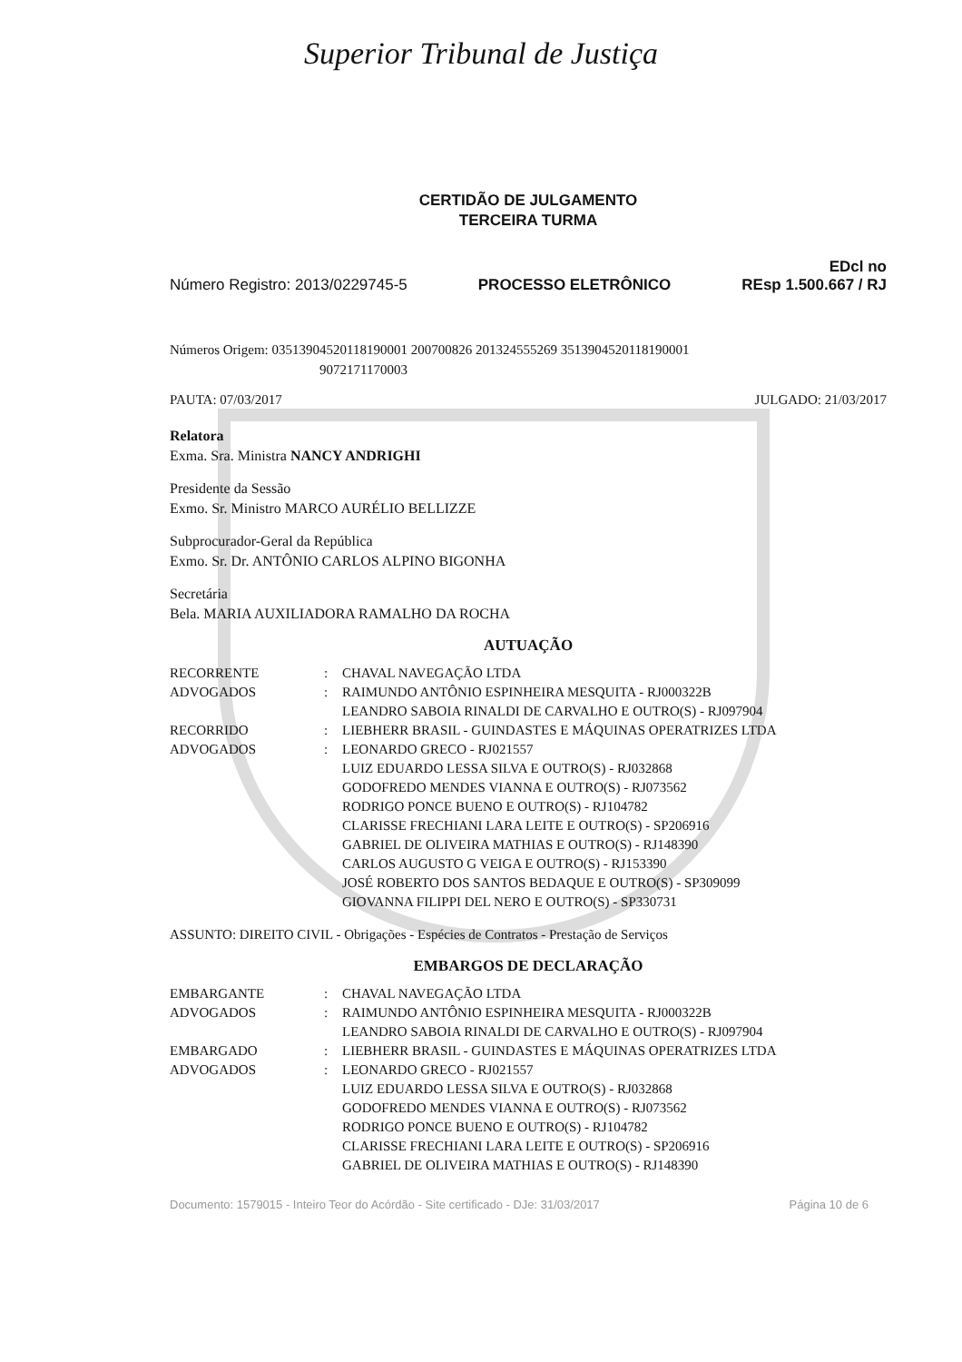Superior Tribunal de Justiça
CERTIDÃO DE JULGAMENTO
TERCEIRA TURMA
Número Registro: 2013/0229745-5 PROCESSO ELETRÔNICO EDcl no
REsp 1.500.667 / RJ
Números Origem: 03513904520118190001 200700826 201324555269 3513904520118190001
9072171170003
PAUTA: 07/03/2017 JULGADO: 21/03/2017
Relatora
Exma. Sra. Ministra NANCY ANDRIGHI
Presidente da Sessão
Exmo. Sr. Ministro MARCO AURÉLIO BELLIZZE
Subprocurador-Geral da República
Exmo. Sr. Dr. ANTÔNIO CARLOS ALPINO BIGONHA
Secretária
Bela. MARIA AUXILIADORA RAMALHO DA ROCHA
AUTUAÇÃO
| RECORRENTE | : | CHAVAL NAVEGAÇÃO LTDA |
| ADVOGADOS | : | RAIMUNDO ANTÔNIO ESPINHEIRA MESQUITA - RJ000322B LEANDRO SABOIA RINALDI DE CARVALHO E OUTRO(S) - RJ097904 |
| RECORRIDO | : | LIEBHERR BRASIL - GUINDASTES E MÁQUINAS OPERATRIZES LTDA |
| ADVOGADOS | : | LEONARDO GRECO - RJ021557 LUIZ EDUARDO LESSA SILVA E OUTRO(S) - RJ032868 GODOFREDO MENDES VIANNA E OUTRO(S) - RJ073562 RODRIGO PONCE BUENO E OUTRO(S) - RJ104782 CLARISSE FRECHIANI LARA LEITE E OUTRO(S) - SP206916 GABRIEL DE OLIVEIRA MATHIAS E OUTRO(S) - RJ148390 CARLOS AUGUSTO G VEIGA E OUTRO(S) - RJ153390 JOSÉ ROBERTO DOS SANTOS BEDAQUE E OUTRO(S) - SP309099 GIOVANNA FILIPPI DEL NERO E OUTRO(S) - SP330731 |
ASSUNTO: DIREITO CIVIL - Obrigações - Espécies de Contratos - Prestação de Serviços
EMBARGOS DE DECLARAÇÃO
| EMBARGANTE | : | CHAVAL NAVEGAÇÃO LTDA |
| ADVOGADOS | : | RAIMUNDO ANTÔNIO ESPINHEIRA MESQUITA - RJ000322B LEANDRO SABOIA RINALDI DE CARVALHO E OUTRO(S) - RJ097904 |
| EMBARGADO | : | LIEBHERR BRASIL - GUINDASTES E MÁQUINAS OPERATRIZES LTDA |
| ADVOGADOS | : | LEONARDO GRECO - RJ021557 LUIZ EDUARDO LESSA SILVA E OUTRO(S) - RJ032868 GODOFREDO MENDES VIANNA E OUTRO(S) - RJ073562 RODRIGO PONCE BUENO E OUTRO(S) - RJ104782 CLARISSE FRECHIANI LARA LEITE E OUTRO(S) - SP206916 GABRIEL DE OLIVEIRA MATHIAS E OUTRO(S) - RJ148390 |
Documento: 1579015 - Inteiro Teor do Acórdão - Site certificado - DJe: 31/03/2017 Página 10 de 6